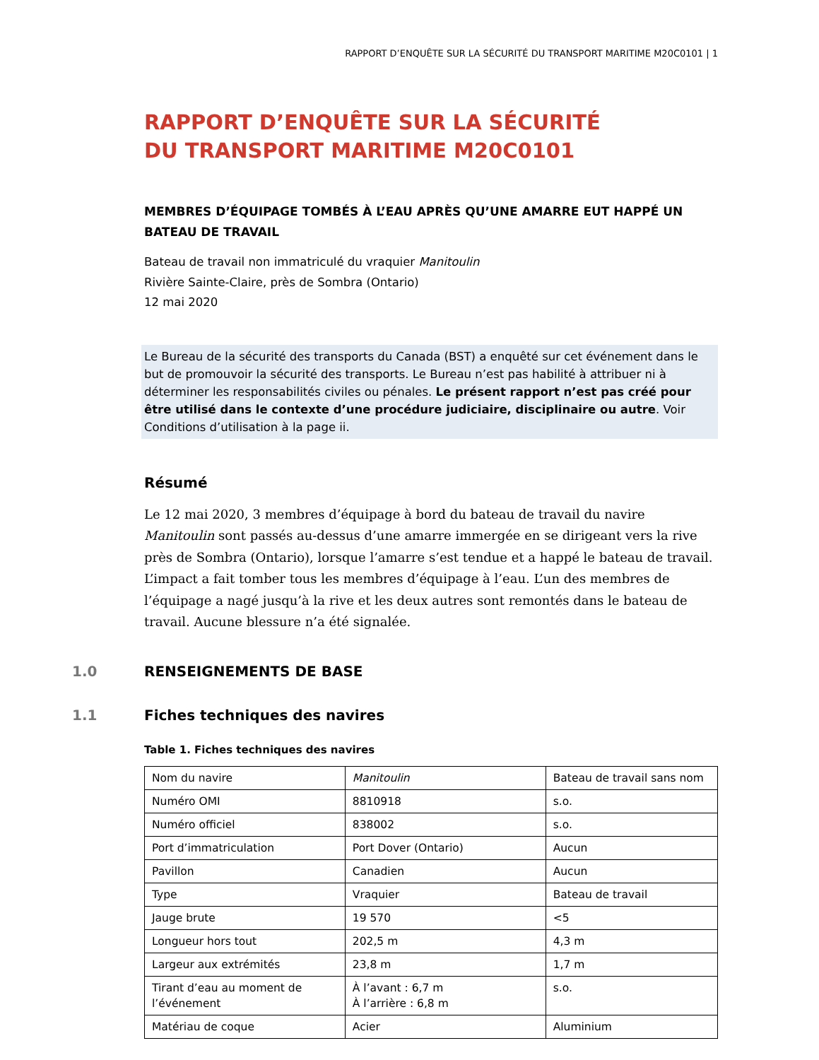RAPPORT D’ENQUÊTE SUR LA SÉCURITÉ DU TRANSPORT MARITIME M20C0101 | 1
RAPPORT D’ENQUÊTE SUR LA SÉCURITÉ
DU TRANSPORT MARITIME M20C0101
MEMBRES D’ÉQUIPAGE TOMBÉS À L’EAU APRÈS QU’UNE AMARRE EUT HAPPÉ UN BATEAU DE TRAVAIL
Bateau de travail non immatriculé du vraquier Manitoulin
Rivière Sainte-Claire, près de Sombra (Ontario)
12 mai 2020
Le Bureau de la sécurité des transports du Canada (BST) a enquêté sur cet événement dans le but de promouvoir la sécurité des transports. Le Bureau n’est pas habilité à attribuer ni à déterminer les responsabilités civiles ou pénales. Le présent rapport n’est pas créé pour être utilisé dans le contexte d’une procédure judiciaire, disciplinaire ou autre. Voir Conditions d’utilisation à la page ii.
Résumé
Le 12 mai 2020, 3 membres d’équipage à bord du bateau de travail du navire Manitoulin sont passés au-dessus d’une amarre immergée en se dirigeant vers la rive près de Sombra (Ontario), lorsque l’amarre s’est tendue et a happé le bateau de travail. L’impact a fait tomber tous les membres d’équipage à l’eau. L’un des membres de l’équipage a nagé jusqu’à la rive et les deux autres sont remontés dans le bateau de travail. Aucune blessure n’a été signalée.
1.0 RENSEIGNEMENTS DE BASE
1.1 Fiches techniques des navires
Table 1. Fiches techniques des navires
| Nom du navire | Manitoulin | Bateau de travail sans nom |
| Numéro OMI | 8810918 | s.o. |
| Numéro officiel | 838002 | s.o. |
| Port d’immatriculation | Port Dover (Ontario) | Aucun |
| Pavillon | Canadien | Aucun |
| Type | Vraquier | Bateau de travail |
| Jauge brute | 19 570 | <5 |
| Longueur hors tout | 202,5 m | 4,3 m |
| Largeur aux extrémités | 23,8 m | 1,7 m |
| Tirant d’eau au moment de l’événement | À l’avant : 6,7 m À l’arrière : 6,8 m | s.o. |
| Matériau de coque | Acier | Aluminium |